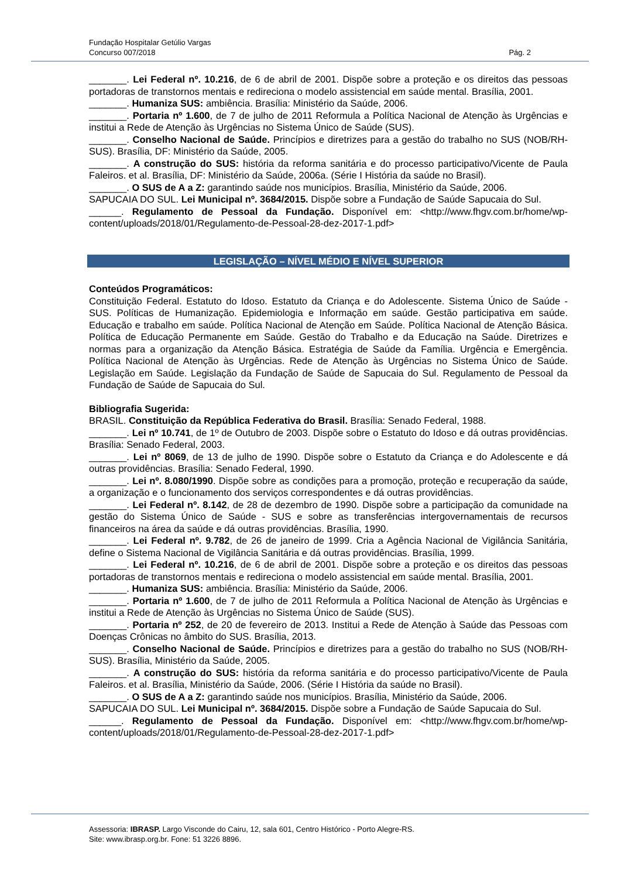Fundação Hospitalar Getúlio Vargas
Concurso 007/2018 Pág. 2
_______. Lei Federal nº. 10.216, de 6 de abril de 2001. Dispõe sobre a proteção e os direitos das pessoas portadoras de transtornos mentais e redireciona o modelo assistencial em saúde mental. Brasília, 2001.
_______. Humaniza SUS: ambiência. Brasília: Ministério da Saúde, 2006.
_______. Portaria nº 1.600, de 7 de julho de 2011 Reformula a Política Nacional de Atenção às Urgências e institui a Rede de Atenção às Urgências no Sistema Único de Saúde (SUS).
_______. Conselho Nacional de Saúde. Princípios e diretrizes para a gestão do trabalho no SUS (NOB/RH-SUS). Brasília, DF: Ministério da Saúde, 2005.
_______. A construção do SUS: história da reforma sanitária e do processo participativo/Vicente de Paula Faleiros. et al. Brasília, DF: Ministério da Saúde, 2006a. (Série I História da saúde no Brasil).
_______. O SUS de A a Z: garantindo saúde nos municípios. Brasília, Ministério da Saúde, 2006.
SAPUCAIA DO SUL. Lei Municipal nº. 3684/2015. Dispõe sobre a Fundação de Saúde Sapucaia do Sul.
______. Regulamento de Pessoal da Fundação. Disponível em: <http://www.fhgv.com.br/home/wp-content/uploads/2018/01/Regulamento-de-Pessoal-28-dez-2017-1.pdf>
LEGISLAÇÃO – NÍVEL MÉDIO E NÍVEL SUPERIOR
Conteúdos Programáticos:
Constituição Federal. Estatuto do Idoso. Estatuto da Criança e do Adolescente. Sistema Único de Saúde - SUS. Políticas de Humanização. Epidemiologia e Informação em saúde. Gestão participativa em saúde. Educação e trabalho em saúde. Política Nacional de Atenção em Saúde. Política Nacional de Atenção Básica. Política de Educação Permanente em Saúde. Gestão do Trabalho e da Educação na Saúde. Diretrizes e normas para a organização da Atenção Básica. Estratégia de Saúde da Família. Urgência e Emergência. Política Nacional de Atenção às Urgências. Rede de Atenção às Urgências no Sistema Único de Saúde. Legislação em Saúde. Legislação da Fundação de Saúde de Sapucaia do Sul. Regulamento de Pessoal da Fundação de Saúde de Sapucaia do Sul.
Bibliografia Sugerida:
BRASIL. Constituição da República Federativa do Brasil. Brasília: Senado Federal, 1988.
_______. Lei nº 10.741, de 1º de Outubro de 2003. Dispõe sobre o Estatuto do Idoso e dá outras providências. Brasília: Senado Federal, 2003.
_______. Lei nº 8069, de 13 de julho de 1990. Dispõe sobre o Estatuto da Criança e do Adolescente e dá outras providências. Brasília: Senado Federal, 1990.
_______. Lei nº. 8.080/1990. Dispõe sobre as condições para a promoção, proteção e recuperação da saúde, a organização e o funcionamento dos serviços correspondentes e dá outras providências.
_______. Lei Federal nº. 8.142, de 28 de dezembro de 1990. Dispõe sobre a participação da comunidade na gestão do Sistema Único de Saúde - SUS e sobre as transferências intergovernamentais de recursos financeiros na área da saúde e dá outras providências. Brasília, 1990.
_______. Lei Federal nº. 9.782, de 26 de janeiro de 1999. Cria a Agência Nacional de Vigilância Sanitária, define o Sistema Nacional de Vigilância Sanitária e dá outras providências. Brasília, 1999.
_______. Lei Federal nº. 10.216, de 6 de abril de 2001. Dispõe sobre a proteção e os direitos das pessoas portadoras de transtornos mentais e redireciona o modelo assistencial em saúde mental. Brasília, 2001.
_______. Humaniza SUS: ambiência. Brasília: Ministério da Saúde, 2006.
_______. Portaria nº 1.600, de 7 de julho de 2011 Reformula a Política Nacional de Atenção às Urgências e institui a Rede de Atenção às Urgências no Sistema Único de Saúde (SUS).
_______. Portaria nº 252, de 20 de fevereiro de 2013. Institui a Rede de Atenção à Saúde das Pessoas com Doenças Crônicas no âmbito do SUS. Brasília, 2013.
_______. Conselho Nacional de Saúde. Princípios e diretrizes para a gestão do trabalho no SUS (NOB/RH-SUS). Brasília, Ministério da Saúde, 2005.
_______. A construção do SUS: história da reforma sanitária e do processo participativo/Vicente de Paula Faleiros. et al. Brasília, Ministério da Saúde, 2006. (Série I História da saúde no Brasil).
_______. O SUS de A a Z: garantindo saúde nos municípios. Brasília, Ministério da Saúde, 2006.
SAPUCAIA DO SUL. Lei Municipal nº. 3684/2015. Dispõe sobre a Fundação de Saúde Sapucaia do Sul.
______. Regulamento de Pessoal da Fundação. Disponível em: <http://www.fhgv.com.br/home/wp-content/uploads/2018/01/Regulamento-de-Pessoal-28-dez-2017-1.pdf>
Assessoria: IBRASP. Largo Visconde do Cairu, 12, sala 601, Centro Histórico - Porto Alegre-RS.
Site: www.ibrasp.org.br. Fone: 51 3226 8896.